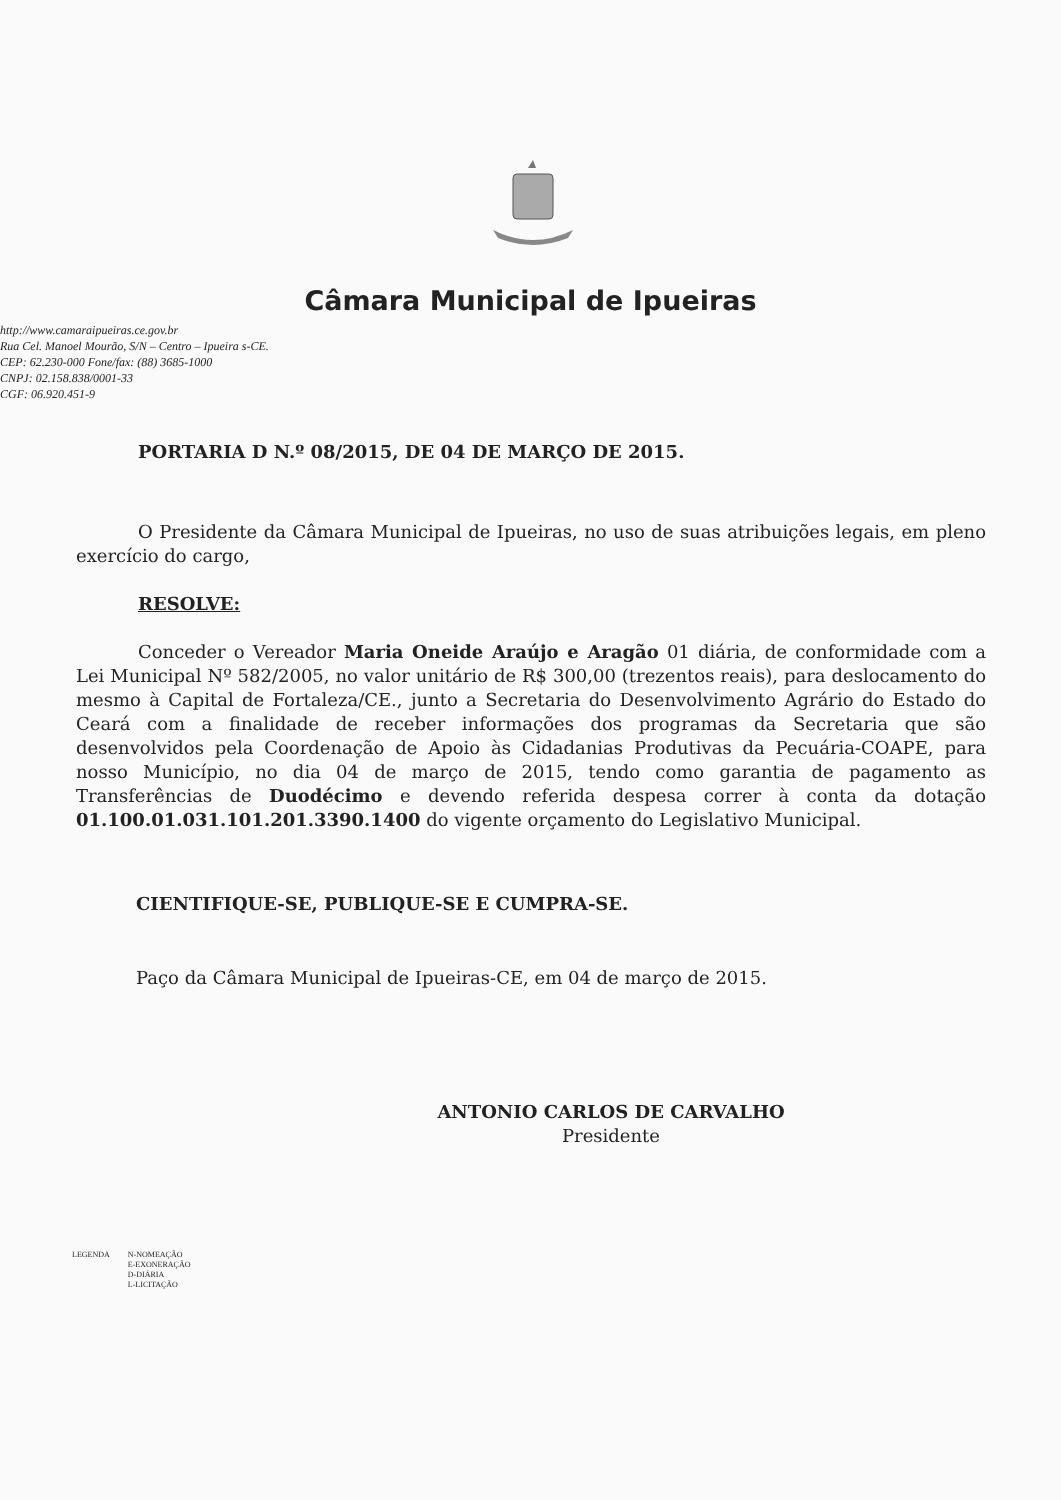Câmara Municipal de Ipueiras
http://www.camaraipueiras.ce.gov.br
Rua Cel. Manoel Mourão, S/N – Centro – Ipueira s-CE.
CEP: 62.230-000 Fone/fax: (88) 3685-1000
CNPJ: 02.158.838/0001-33
CGF: 06.920.451-9
PORTARIA D N.º 08/2015, DE 04 DE MARÇO DE 2015.
O Presidente da Câmara Municipal de Ipueiras, no uso de suas atribuições legais, em pleno exercício do cargo,
RESOLVE:
Conceder o Vereador Maria Oneide Araújo e Aragão 01 diária, de conformidade com a Lei Municipal Nº 582/2005, no valor unitário de R$ 300,00 (trezentos reais), para deslocamento do mesmo à Capital de Fortaleza/CE., junto a Secretaria do Desenvolvimento Agrário do Estado do Ceará com a finalidade de receber informações dos programas da Secretaria que são desenvolvidos pela Coordenação de Apoio às Cidadanias Produtivas da Pecuária-COAPE, para nosso Município, no dia 04 de março de 2015, tendo como garantia de pagamento as Transferências de Duodécimo e devendo referida despesa correr à conta da dotação 01.100.01.031.101.201.3390.1400 do vigente orçamento do Legislativo Municipal.
CIENTIFIQUE-SE, PUBLIQUE-SE E CUMPRA-SE.
Paço da Câmara Municipal de Ipueiras-CE, em 04 de março de 2015.
ANTONIO CARLOS DE CARVALHO
Presidente
LEGENDA N-NOMEAÇÃO
E-EXONERAÇÃO
D-DIÁRIA
L-LICITAÇÃO